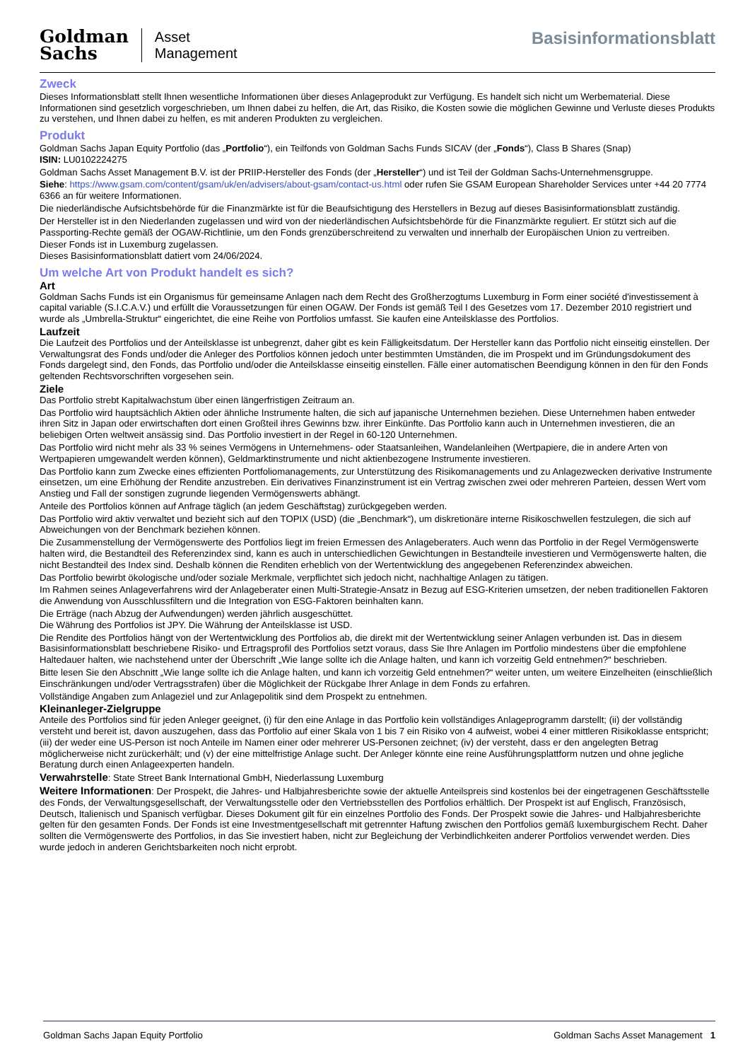Goldman
Sachs
Asset
Management
Basisinformationsblatt
Zweck
Dieses Informationsblatt stellt Ihnen wesentliche Informationen über dieses Anlageprodukt zur Verfügung. Es handelt sich nicht um Werbematerial. Diese Informationen sind gesetzlich vorgeschrieben, um Ihnen dabei zu helfen, die Art, das Risiko, die Kosten sowie die möglichen Gewinne und Verluste dieses Produkts zu verstehen, und Ihnen dabei zu helfen, es mit anderen Produkten zu vergleichen.
Produkt
Goldman Sachs Japan Equity Portfolio (das „Portfolio“), ein Teilfonds von Goldman Sachs Funds SICAV (der „Fonds“), Class B Shares (Snap)
ISIN: LU0102224275
Goldman Sachs Asset Management B.V. ist der PRIIP-Hersteller des Fonds (der „Hersteller“) und ist Teil der Goldman Sachs-Unternehmensgruppe.
Siehe: https://www.gsam.com/content/gsam/uk/en/advisers/about-gsam/contact-us.html oder rufen Sie GSAM European Shareholder Services unter +44 20 7774 6366 an für weitere Informationen.
Die niederländische Aufsichtsbehörde für die Finanzmärkte ist für die Beaufsichtigung des Herstellers in Bezug auf dieses Basisinformationsblatt zuständig.
Der Hersteller ist in den Niederlanden zugelassen und wird von der niederländischen Aufsichtsbehörde für die Finanzmärkte reguliert. Er stützt sich auf die Passporting-Rechte gemäß der OGAW-Richtlinie, um den Fonds grenzüberschreitend zu verwalten und innerhalb der Europäischen Union zu vertreiben.
Dieser Fonds ist in Luxemburg zugelassen.
Dieses Basisinformationsblatt datiert vom 24/06/2024.
Um welche Art von Produkt handelt es sich?
Art
Goldman Sachs Funds ist ein Organismus für gemeinsame Anlagen nach dem Recht des Großherzogtums Luxemburg in Form einer société d'investissement à capital variable (S.I.C.A.V.) und erfüllt die Voraussetzungen für einen OGAW. Der Fonds ist gemäß Teil I des Gesetzes vom 17. Dezember 2010 registriert und wurde als „Umbrella-Struktur“ eingerichtet, die eine Reihe von Portfolios umfasst. Sie kaufen eine Anteilsklasse des Portfolios.
Laufzeit
Die Laufzeit des Portfolios und der Anteilsklasse ist unbegrenzt, daher gibt es kein Fälligkeitsdatum. Der Hersteller kann das Portfolio nicht einseitig einstellen. Der Verwaltungsrat des Fonds und/oder die Anleger des Portfolios können jedoch unter bestimmten Umständen, die im Prospekt und im Gründungsdokument des Fonds dargelegt sind, den Fonds, das Portfolio und/oder die Anteilsklasse einseitig einstellen. Fälle einer automatischen Beendigung können in den für den Fonds geltenden Rechtsvorschriften vorgesehen sein.
Ziele
Das Portfolio strebt Kapitalwachstum über einen längerfristigen Zeitraum an.
Das Portfolio wird hauptsächlich Aktien oder ähnliche Instrumente halten, die sich auf japanische Unternehmen beziehen. Diese Unternehmen haben entweder ihren Sitz in Japan oder erwirtschaften dort einen Großteil ihres Gewinns bzw. ihrer Einkünfte. Das Portfolio kann auch in Unternehmen investieren, die an beliebigen Orten weltweit ansässig sind. Das Portfolio investiert in der Regel in 60-120 Unternehmen.
Das Portfolio wird nicht mehr als 33 % seines Vermögens in Unternehmens- oder Staatsanleihen, Wandelanleihen (Wertpapiere, die in andere Arten von Wertpapieren umgewandelt werden können), Geldmarktinstrumente und nicht aktienbezogene Instrumente investieren.
Das Portfolio kann zum Zwecke eines effizienten Portfoliomanagements, zur Unterstützung des Risikomanagements und zu Anlagezwecken derivative Instrumente einsetzen, um eine Erhöhung der Rendite anzustreben. Ein derivatives Finanzinstrument ist ein Vertrag zwischen zwei oder mehreren Parteien, dessen Wert vom Anstieg und Fall der sonstigen zugrunde liegenden Vermögenswerts abhängt.
Anteile des Portfolios können auf Anfrage täglich (an jedem Geschäftstag) zurückgegeben werden.
Das Portfolio wird aktiv verwaltet und bezieht sich auf den TOPIX (USD) (die „Benchmark“), um diskretionäre interne Risikoschwellen festzulegen, die sich auf Abweichungen von der Benchmark beziehen können.
Die Zusammenstellung der Vermögenswerte des Portfolios liegt im freien Ermessen des Anlageberaters. Auch wenn das Portfolio in der Regel Vermögenswerte halten wird, die Bestandteil des Referenzindex sind, kann es auch in unterschiedlichen Gewichtungen in Bestandteile investieren und Vermögenswerte halten, die nicht Bestandteil des Index sind. Deshalb können die Renditen erheblich von der Wertentwicklung des angegebenen Referenzindex abweichen.
Das Portfolio bewirbt ökologische und/oder soziale Merkmale, verpflichtet sich jedoch nicht, nachhaltige Anlagen zu tätigen.
Im Rahmen seines Anlageverfahrens wird der Anlageberater einen Multi-Strategie-Ansatz in Bezug auf ESG-Kriterien umsetzen, der neben traditionellen Faktoren die Anwendung von Ausschlussfiltern und die Integration von ESG-Faktoren beinhalten kann.
Die Erträge (nach Abzug der Aufwendungen) werden jährlich ausgeschüttet.
Die Währung des Portfolios ist JPY. Die Währung der Anteilsklasse ist USD.
Die Rendite des Portfolios hängt von der Wertentwicklung des Portfolios ab, die direkt mit der Wertentwicklung seiner Anlagen verbunden ist. Das in diesem Basisinformationsblatt beschriebene Risiko- und Ertragsprofil des Portfolios setzt voraus, dass Sie Ihre Anlagen im Portfolio mindestens über die empfohlene Haltedauer halten, wie nachstehend unter der Überschrift „Wie lange sollte ich die Anlage halten, und kann ich vorzeitig Geld entnehmen?“ beschrieben.
Bitte lesen Sie den Abschnitt „Wie lange sollte ich die Anlage halten, und kann ich vorzeitig Geld entnehmen?“ weiter unten, um weitere Einzelheiten (einschließlich Einschränkungen und/oder Vertragsstrafen) über die Möglichkeit der Rückgabe Ihrer Anlage in dem Fonds zu erfahren.
Vollständige Angaben zum Anlageziel und zur Anlagepolitik sind dem Prospekt zu entnehmen.
Kleinanleger-Zielgruppe
Anteile des Portfolios sind für jeden Anleger geeignet, (i) für den eine Anlage in das Portfolio kein vollständiges Anlageprogramm darstellt; (ii) der vollständig versteht und bereit ist, davon auszugehen, dass das Portfolio auf einer Skala von 1 bis 7 ein Risiko von 4 aufweist, wobei 4 einer mittleren Risikoklasse entspricht; (iii) der weder eine US-Person ist noch Anteile im Namen einer oder mehrerer US-Personen zeichnet; (iv) der versteht, dass er den angelegten Betrag möglicherweise nicht zurückerhält; und (v) der eine mittelfristige Anlage sucht. Der Anleger könnte eine reine Ausführungsplattform nutzen und ohne jegliche Beratung durch einen Anlageexperten handeln.
Verwahrstelle: State Street Bank International GmbH, Niederlassung Luxemburg
Weitere Informationen: Der Prospekt, die Jahres- und Halbjahresberichte sowie der aktuelle Anteilspreis sind kostenlos bei der eingetragenen Geschäftsstelle des Fonds, der Verwaltungsgesellschaft, der Verwaltungsstelle oder den Vertriebsstellen des Portfolios erhältlich. Der Prospekt ist auf Englisch, Französisch, Deutsch, Italienisch und Spanisch verfügbar. Dieses Dokument gilt für ein einzelnes Portfolio des Fonds. Der Prospekt sowie die Jahres- und Halbjahresberichte gelten für den gesamten Fonds. Der Fonds ist eine Investmentgesellschaft mit getrennter Haftung zwischen den Portfolios gemäß luxemburgischem Recht. Daher sollten die Vermögenswerte des Portfolios, in das Sie investiert haben, nicht zur Begleichung der Verbindlichkeiten anderer Portfolios verwendet werden. Dies wurde jedoch in anderen Gerichtsbarkeiten noch nicht erprobt.
Goldman Sachs Japan Equity Portfolio Goldman Sachs Asset Management 1